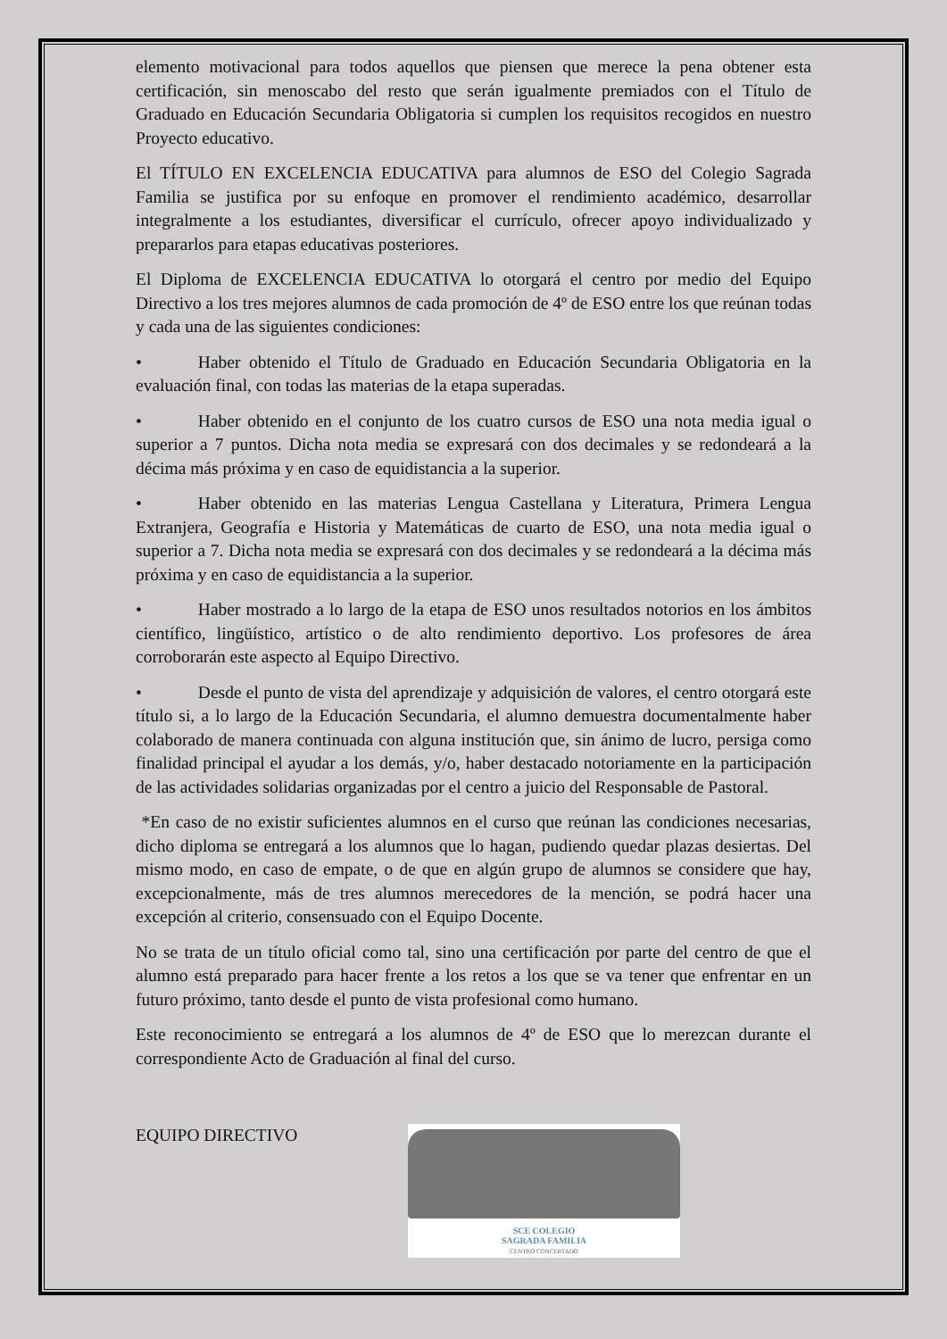elemento motivacional para todos aquellos que piensen que merece la pena obtener esta certificación, sin menoscabo del resto que serán igualmente premiados con el Título de Graduado en Educación Secundaria Obligatoria si cumplen los requisitos recogidos en nuestro Proyecto educativo.
El TÍTULO EN EXCELENCIA EDUCATIVA para alumnos de ESO del Colegio Sagrada Familia se justifica por su enfoque en promover el rendimiento académico, desarrollar integralmente a los estudiantes, diversificar el currículo, ofrecer apoyo individualizado y prepararlos para etapas educativas posteriores.
El Diploma de EXCELENCIA EDUCATIVA lo otorgará el centro por medio del Equipo Directivo a los tres mejores alumnos de cada promoción de 4º de ESO entre los que reúnan todas y cada una de las siguientes condiciones:
• Haber obtenido el Título de Graduado en Educación Secundaria Obligatoria en la evaluación final, con todas las materias de la etapa superadas.
• Haber obtenido en el conjunto de los cuatro cursos de ESO una nota media igual o superior a 7 puntos. Dicha nota media se expresará con dos decimales y se redondeará a la décima más próxima y en caso de equidistancia a la superior.
• Haber obtenido en las materias Lengua Castellana y Literatura, Primera Lengua Extranjera, Geografía e Historia y Matemáticas de cuarto de ESO, una nota media igual o superior a 7. Dicha nota media se expresará con dos decimales y se redondeará a la décima más próxima y en caso de equidistancia a la superior.
• Haber mostrado a lo largo de la etapa de ESO unos resultados notorios en los ámbitos científico, lingüístico, artístico o de alto rendimiento deportivo. Los profesores de área corroborarán este aspecto al Equipo Directivo.
• Desde el punto de vista del aprendizaje y adquisición de valores, el centro otorgará este título si, a lo largo de la Educación Secundaria, el alumno demuestra documentalmente haber colaborado de manera continuada con alguna institución que, sin ánimo de lucro, persiga como finalidad principal el ayudar a los demás, y/o, haber destacado notoriamente en la participación de las actividades solidarias organizadas por el centro a juicio del Responsable de Pastoral.
*En caso de no existir suficientes alumnos en el curso que reúnan las condiciones necesarias, dicho diploma se entregará a los alumnos que lo hagan, pudiendo quedar plazas desiertas. Del mismo modo, en caso de empate, o de que en algún grupo de alumnos se considere que hay, excepcionalmente, más de tres alumnos merecedores de la mención, se podrá hacer una excepción al criterio, consensuado con el Equipo Docente.
No se trata de un título oficial como tal, sino una certificación por parte del centro de que el alumno está preparado para hacer frente a los retos a los que se va tener que enfrentar en un futuro próximo, tanto desde el punto de vista profesional como humano.
Este reconocimiento se entregará a los alumnos de 4º de ESO que lo merezcan durante el correspondiente Acto de Graduación al final del curso.
EQUIPO DIRECTIVO
SCE COLEGIO
SAGRADA FAMILIA
CENTRO CONCERTADO